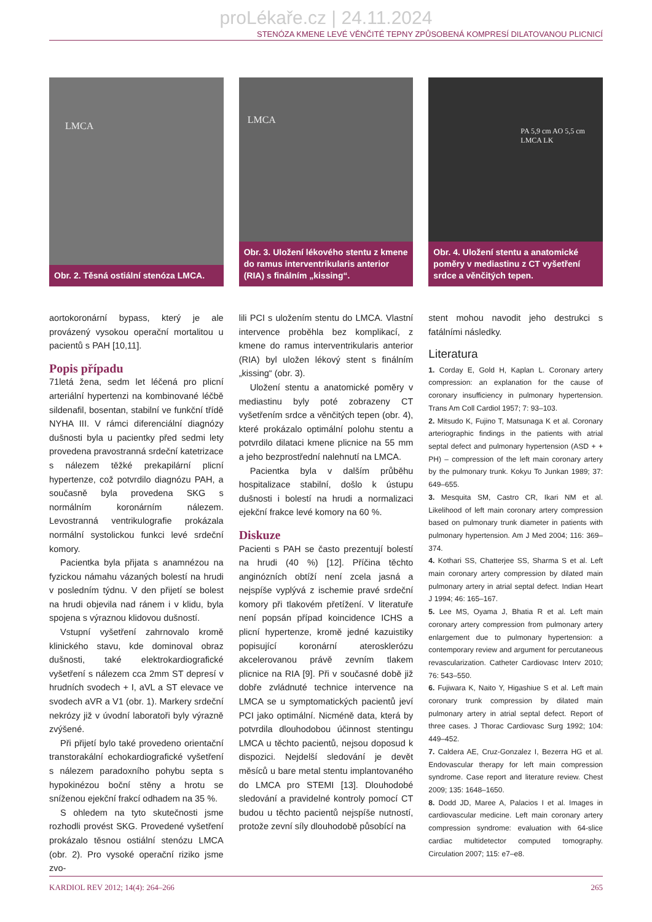proLékaře.cz | 24.11.2024
STENÓZA KMENE LEVÉ VĚNČITÉ TEPNY ZPŮSOBENÁ KOMPRESÍ DILATOVANOU PLICNICÍ
LMCA
Obr. 2. Těsná ostiální stenóza LMCA.
LMCA
Obr. 3. Uložení lékového stentu z kmene do ramus interventrikularis anterior (RIA) s finálním „kissing“.
PA 5,9 cm AO 5,5 cm LMCA LK
Obr. 4. Uložení stentu a anatomické poměry v mediastinu z CT vyšetření srdce a věnčitých tepen.
aortokoronární bypass, který je ale provázený vysokou operační mortalitou u pacientů s PAH [10,11].
Popis případu
71letá žena, sedm let léčená pro plicní arteriální hypertenzi na kombinované léčbě sildenafil, bosentan, stabilní ve funkční třídě NYHA III. V rámci diferenciální diagnózy dušnosti byla u pacientky před sedmi lety provedena pravostranná srdeční katetrizace s nálezem těžké prekapilární plicní hypertenze, což potvrdilo diagnózu PAH, a současně byla provedena SKG s normálním koronárním nálezem. Levostranná ventrikulografie prokázala normální systolickou funkci levé srdeční komory.
Pacientka byla přijata s anamnézou na fyzickou námahu vázaných bolestí na hrudi v posledním týdnu. V den přijetí se bolest na hrudi objevila nad ránem i v klidu, byla spojena s výraznou klidovou dušností.
Vstupní vyšetření zahrnovalo kromě klinického stavu, kde dominoval obraz dušnosti, také elektrokardiografické vyšetření s nálezem cca 2mm ST depresí v hrudních svodech + I, aVL a ST elevace ve svodech aVR a V1 (obr. 1). Markery srdeční nekrózy již v úvodní laboratoři byly výrazně zvýšené.
Při přijetí bylo také provedeno orientační transtorakální echokardiografické vyšetření s nálezem paradoxního pohybu septa s hypokinézou boční stěny a hrotu se sníženou ejekční frakcí odhadem na 35 %.
S ohledem na tyto skutečnosti jsme rozhodli provést SKG. Provedené vyšetření prokázalo těsnou ostiální stenózu LMCA (obr. 2). Pro vysoké operační riziko jsme zvo-
lili PCI s uložením stentu do LMCA. Vlastní intervence proběhla bez komplikací, z kmene do ramus interventrikularis anterior (RIA) byl uložen lékový stent s finálním „kissing“ (obr. 3).
Uložení stentu a anatomické poměry v mediastinu byly poté zobrazeny CT vyšetřením srdce a věnčitých tepen (obr. 4), které prokázalo optimální polohu stentu a potvrdilo dilataci kmene plicnice na 55 mm a jeho bezprostřední nalehnutí na LMCA.
Pacientka byla v dalším průběhu hospitalizace stabilní, došlo k ústupu dušnosti i bolestí na hrudi a normalizaci ejekční frakce levé komory na 60 %.
Diskuze
Pacienti s PAH se často prezentují bolestí na hrudi (40 %) [12]. Příčina těchto anginózních obtíží není zcela jasná a nejspíše vyplývá z ischemie pravé srdeční komory při tlakovém přetížení. V literatuře není popsán případ koincidence ICHS a plicní hypertenze, kromě jedné kazuistiky popisující koronární aterosklerózu akcelerovanou právě zevním tlakem plicnice na RIA [9]. Při v současné době již dobře zvládnuté technice intervence na LMCA se u symptomatických pacientů jeví PCI jako optimální. Nicméně data, která by potvrdila dlouhodobou účinnost stentingu LMCA u těchto pacientů, nejsou doposud k dispozici. Nejdelší sledování je devět měsíců u bare metal stentu implantovaného do LMCA pro STEMI [13]. Dlouhodobé sledování a pravidelné kontroly pomocí CT budou u těchto pacientů nejspíše nutností, protože zevní síly dlouhodobě působící na
stent mohou navodit jeho destrukci s fatálními následky.
Literatura
1. Corday E, Gold H, Kaplan L. Coronary artery compression: an explanation for the cause of coronary insufficiency in pulmonary hypertension. Trans Am Coll Cardiol 1957; 7: 93–103.
2. Mitsudo K, Fujino T, Matsunaga K et al. Coronary arteriographic findings in the patients with atrial septal defect and pulmonary hypertension (ASD + + PH) – compression of the left main coronary artery by the pulmonary trunk. Kokyu To Junkan 1989; 37: 649–655.
3. Mesquita SM, Castro CR, Ikari NM et al. Likelihood of left main coronary artery compression based on pulmonary trunk diameter in patients with pulmonary hypertension. Am J Med 2004; 116: 369–374.
4. Kothari SS, Chatterjee SS, Sharma S et al. Left main coronary artery compression by dilated main pulmonary artery in atrial septal defect. Indian Heart J 1994; 46: 165–167.
5. Lee MS, Oyama J, Bhatia R et al. Left main coronary artery compression from pulmonary artery enlargement due to pulmonary hypertension: a contemporary review and argument for percutaneous revascularization. Catheter Cardiovasc Interv 2010; 76: 543–550.
6. Fujiwara K, Naito Y, Higashiue S et al. Left main coronary trunk compression by dilated main pulmonary artery in atrial septal defect. Report of three cases. J Thorac Cardiovasc Surg 1992; 104: 449–452.
7. Caldera AE, Cruz-Gonzalez I, Bezerra HG et al. Endovascular therapy for left main compression syndrome. Case report and literature review. Chest 2009; 135: 1648–1650.
8. Dodd JD, Maree A, Palacios I et al. Images in cardiovascular medicine. Left main coronary artery compression syndrome: evaluation with 64-slice cardiac multidetector computed tomography. Circulation 2007; 115: e7–e8.
KARDIOL REV 2012; 14(4): 264–266 265